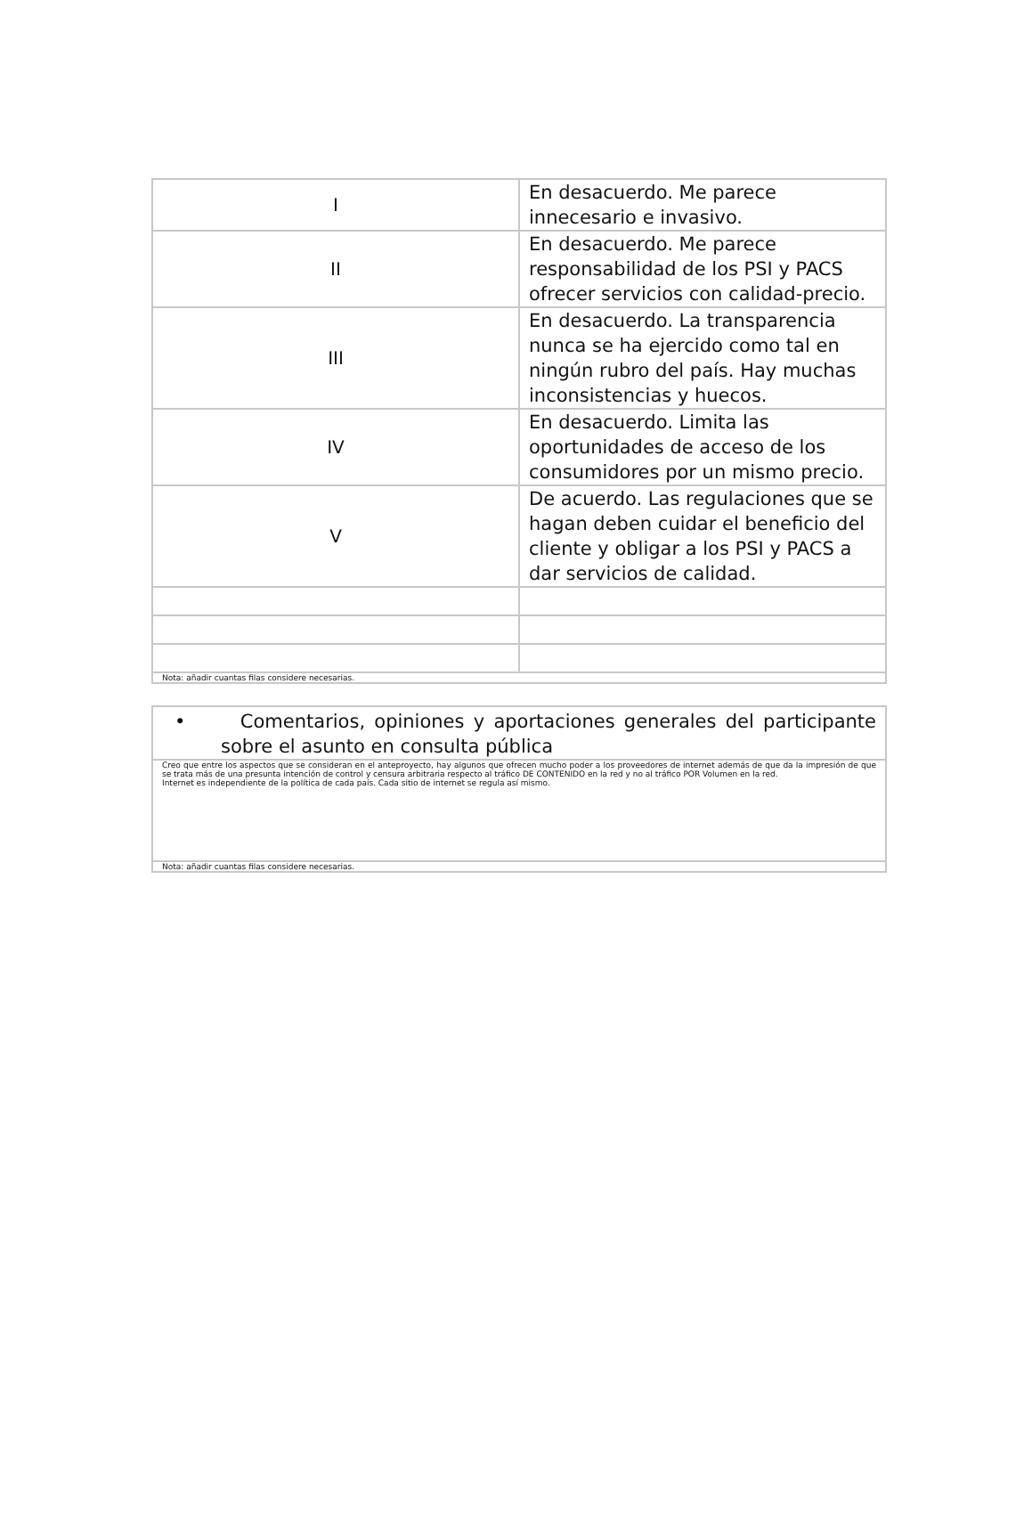| I | En desacuerdo. Me parece innecesario e invasivo. |
| II | En desacuerdo. Me parece responsabilidad de los PSI y PACS ofrecer servicios con calidad-precio. |
| III | En desacuerdo. La transparencia nunca se ha ejercido como tal en ningún rubro del país. Hay muchas inconsistencias y huecos. |
| IV | En desacuerdo. Limita las oportunidades de acceso de los consumidores por un mismo precio. |
| V | De acuerdo. Las regulaciones que se hagan deben cuidar el beneficio del cliente y obligar a los PSI y PACS a dar servicios de calidad. |
| Nota: añadir cuantas filas considere necesarias. | |
| • Comentarios, opiniones y aportaciones generales del participante sobre el asunto en consulta pública |
| Creo que entre los aspectos que se consideran en el anteproyecto, hay algunos que ofrecen mucho poder a los proveedores de internet además de que da la impresión de que se trata más de una presunta intención de control y censura arbitraria respecto al tráfico DE CONTENIDO en la red y no al tráfico POR Volumen en la red. Internet es independiente de la política de cada país. Cada sitio de internet se regula así mismo. |
| Nota: añadir cuantas filas considere necesarias. |